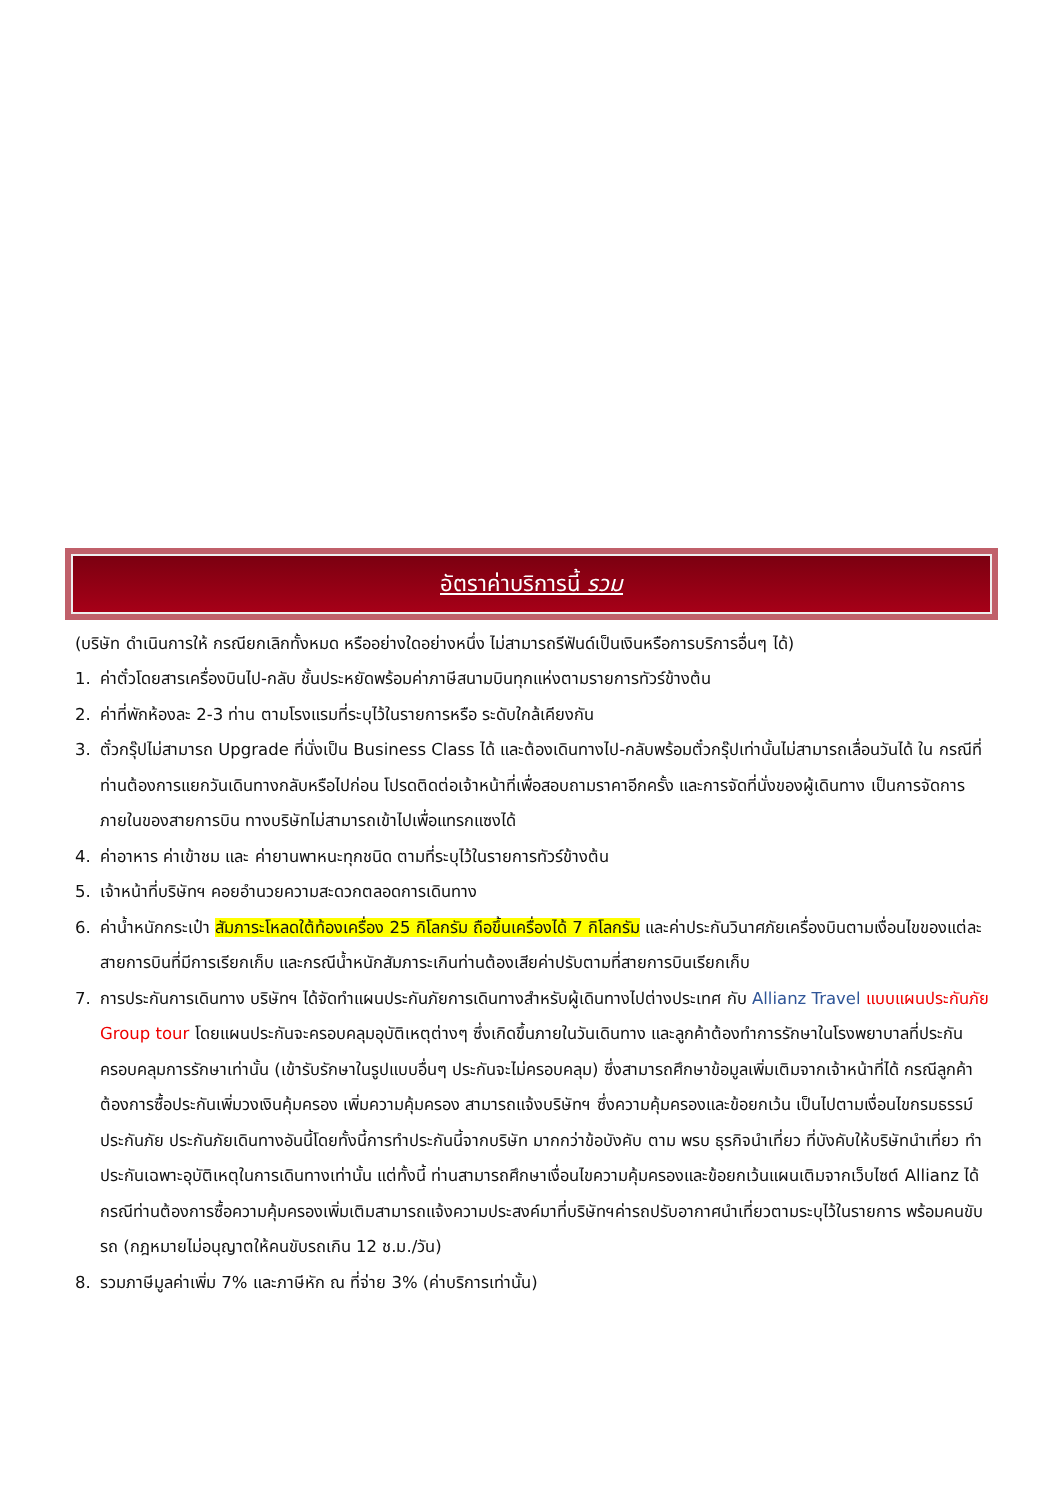อัตราค่าบริการนี้ รวม
(บริษัท ดำเนินการให้ กรณียกเลิกทั้งหมด หรืออย่างใดอย่างหนึ่ง ไม่สามารถรีฟันด์เป็นเงินหรือการบริการอื่นๆ ได้)
1. ค่าตั๋วโดยสารเครื่องบินไป-กลับ ชั้นประหยัดพร้อมค่าภาษีสนามบินทุกแห่งตามรายการทัวร์ข้างต้น
2. ค่าที่พักห้องละ 2-3 ท่าน ตามโรงแรมที่ระบุไว้ในรายการหรือ ระดับใกล้เคียงกัน
3. ตั๋วกรุ๊ปไม่สามารถ Upgrade ที่นั่งเป็น Business Class ได้ และต้องเดินทางไป-กลับพร้อมตั๋วกรุ๊ปเท่านั้นไม่สามารถเลื่อนวันได้ ใน กรณีที่ท่านต้องการแยกวันเดินทางกลับหรือไปก่อน โปรดติดต่อเจ้าหน้าที่เพื่อสอบถามราคาอีกครั้ง และการจัดที่นั่งของผู้เดินทาง เป็นการจัดการภายในของสายการบิน ทางบริษัทไม่สามารถเข้าไปเพื่อแทรกแซงได้
4. ค่าอาหาร ค่าเข้าชม และ ค่ายานพาหนะทุกชนิด ตามที่ระบุไว้ในรายการทัวร์ข้างต้น
5. เจ้าหน้าที่บริษัทฯ คอยอำนวยความสะดวกตลอดการเดินทาง
6. ค่าน้ำหนักกระเป๋า สัมภาระโหลดใต้ท้องเครื่อง 25 กิโลกรัม ถือขึ้นเครื่องได้ 7 กิโลกรัม และค่าประกันวินาศภัยเครื่องบินตามเงื่อนไขของแต่ละสายการบินที่มีการเรียกเก็บ และกรณีน้ำหนักสัมภาระเกินท่านต้องเสียค่าปรับตามที่สายการบินเรียกเก็บ
7. การประกันการเดินทาง บริษัทฯ ได้จัดทำแผนประกันภัยการเดินทางสำหรับผู้เดินทางไปต่างประเทศ กับ Allianz Travel แบบแผนประกันภัย Group tour โดยแผนประกันจะครอบคลุมอุบัติเหตุต่างๆ ซึ่งเกิดขึ้นภายในวันเดินทาง และลูกค้าต้องทำการรักษาในโรงพยาบาลที่ประกันครอบคลุมการรักษาเท่านั้น (เข้ารับรักษาในรูปแบบอื่นๆ ประกันจะไม่ครอบคลุม) ซึ่งสามารถศึกษาข้อมูลเพิ่มเติมจากเจ้าหน้าที่ได้ กรณีลูกค้าต้องการซื้อประกันเพิ่มวงเงินคุ้มครอง เพิ่มความคุ้มครอง สามารถแจ้งบริษัทฯ ซึ่งความคุ้มครองและข้อยกเว้น เป็นไปตามเงื่อนไขกรมธรรม์ประกันภัย ประกันภัยเดินทางอันนี้โดยทั้งนี้การทำประกันนี้จากบริษัท มากกว่าข้อบังคับ ตาม พรบ ธุรกิจนำเที่ยว ที่บังคับให้บริษัทนำเที่ยว ทำประกันเฉพาะอุบัติเหตุในการเดินทางเท่านั้น แต่ทั้งนี้ ท่านสามารถศึกษาเงื่อนไขความคุ้มครองและข้อยกเว้นแผนเติมจากเว็บไซต์ Allianz ได้กรณีท่านต้องการซื้อความคุ้มครองเพิ่มเติมสามารถแจ้งความประสงค์มาที่บริษัทฯค่ารถปรับอากาศนำเที่ยวตามระบุไว้ในรายการ พร้อมคนขับรถ (กฎหมายไม่อนุญาตให้คนขับรถเกิน 12 ช.ม./วัน)
8. รวมภาษีมูลค่าเพิ่ม 7% และภาษีหัก ณ ที่จ่าย 3% (ค่าบริการเท่านั้น)